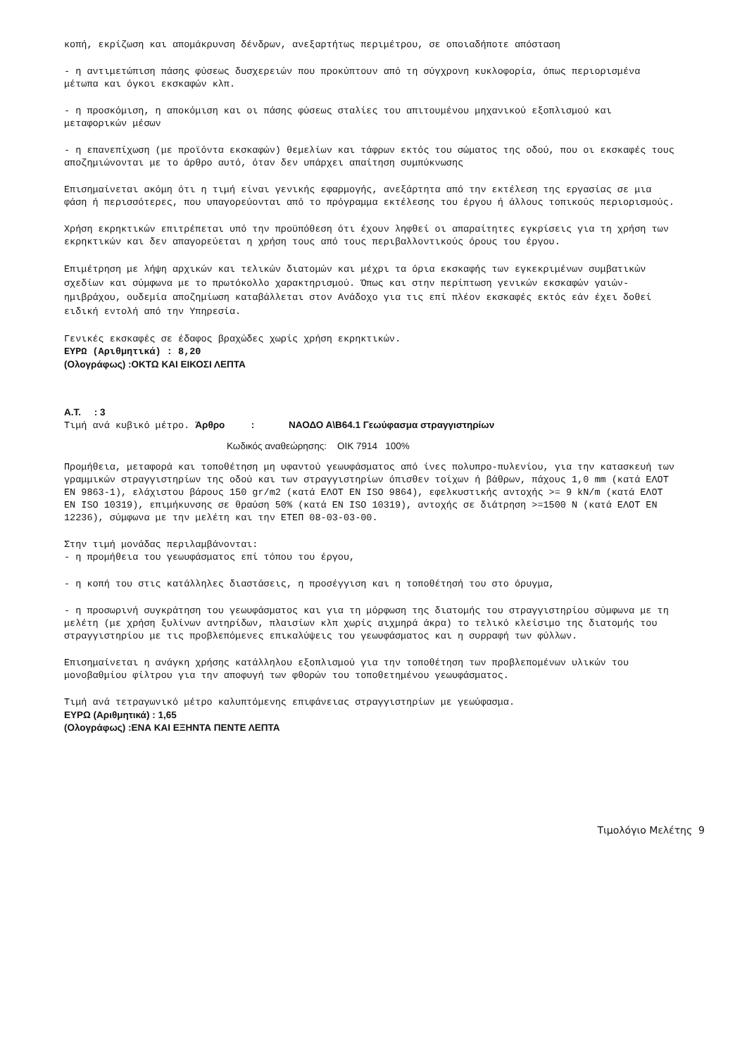κοπή, εκρίζωση και απομάκρυνση δένδρων, ανεξαρτήτως περιμέτρου, σε οποιαδήποτε απόσταση
- η αντιμετώπιση πάσης φύσεως δυσχερειών που προκύπτουν από τη σύγχρονη κυκλοφορία, όπως περιορισμένα μέτωπα και όγκοι εκσκαφών κλπ.
- η προσκόμιση, η αποκόμιση και οι πάσης φύσεως σταλίες του απιτουμένου μηχανικού εξοπλισμού και μεταφορικών μέσων
- η επανεπίχωση (με προϊόντα εκσκαφών) θεμελίων και τάφρων εκτός του σώματος της οδού, που οι εκσκαφές τους αποζημιώνονται με το άρθρο αυτό, όταν δεν υπάρχει απαίτηση συμπύκνωσης
Επισημαίνεται ακόμη ότι η τιμή είναι γενικής εφαρμογής, ανεξάρτητα από την εκτέλεση της εργασίας σε μια φάση ή περισσότερες, που υπαγορεύονται από το πρόγραμμα εκτέλεσης του έργου ή άλλους τοπικούς περιορισμούς.
Χρήση εκρηκτικών επιτρέπεται υπό την προϋπόθεση ότι έχουν ληφθεί οι απαραίτητες εγκρίσεις για τη χρήση των εκρηκτικών και δεν απαγορεύεται η χρήση τους από τους περιβαλλοντικούς όρους του έργου.
Επιμέτρηση με λήψη αρχικών και τελικών διατομών και μέχρι τα όρια εκσκαφής των εγκεκριμένων συμβατικών σχεδίων και σύμφωνα με το πρωτόκολλο χαρακτηρισμού. Όπως και στην περίπτωση γενικών εκσκαφών γαιών-ημιβράχου, ουδεμία αποζημίωση καταβάλλεται στον Ανάδοχο για τις επί πλέον εκσκαφές εκτός εάν έχει δοθεί ειδική εντολή από την Υπηρεσία.
Γενικές εκσκαφές σε έδαφος βραχώδες χωρίς χρήση εκρηκτικών.
ΕΥΡΩ (Αριθμητικά) : 8,20
(Ολογράφως) :ΟΚΤΩ ΚΑΙ ΕΙΚΟΣΙ ΛΕΠΤΑ
Α.Τ. : 3
Τιμή ανά κυβικό μέτρο. Άρθρο : ΝΑΟΔΟ Α\Β64.1 Γεωύφασμα στραγγιστηρίων
Κωδικός αναθεώρησης: ΟΙΚ 7914 100%
Προμήθεια, μεταφορά και τοποθέτηση μη υφαντού γεωυφάσματος από ίνες πολυπρο-πυλενίου, για την κατασκευή των γραμμικών στραγγιστηρίων της οδού και των στραγγιστηρίων όπισθεν τοίχων ή βάθρων, πάχους 1,0 mm (κατά ΕΛΟΤ ΕΝ 9863-1), ελάχιστου βάρους 150 gr/m2 (κατά ΕΛΟΤ ΕΝ ISO 9864), εφελκυστικής αντοχής >= 9 kN/m (κατά ΕΛΟΤ ΕΝ ISO 10319), επιμήκυνσης σε θραύση 50% (κατά ΕΝ ISO 10319), αντοχής σε διάτρηση >=1500 Ν (κατά ΕΛΟΤ ΕΝ 12236), σύμφωνα με την μελέτη και την ΕΤΕΠ 08-03-03-00.
Στην τιμή μονάδας περιλαμβάνονται:
- η προμήθεια του γεωυφάσματος επί τόπου του έργου,
- η κοπή του στις κατάλληλες διαστάσεις, η προσέγγιση και η τοποθέτησή του στο όρυγμα,
- η προσωρινή συγκράτηση του γεωυφάσματος και για τη μόρφωση της διατομής του στραγγιστηρίου σύμφωνα με τη μελέτη (με χρήση ξυλίνων αντηρίδων, πλαισίων κλπ χωρίς αιχμηρά άκρα) το τελικό κλείσιμο της διατομής του στραγγιστηρίου με τις προβλεπόμενες επικαλύψεις του γεωυφάσματος και η συρραφή των φύλλων.
Επισημαίνεται η ανάγκη χρήσης κατάλληλου εξοπλισμού για την τοποθέτηση των προβλεπομένων υλικών του μονοβαθμίου φίλτρου για την αποφυγή των φθορών του τοποθετημένου γεωυφάσματος.
Τιμή ανά τετραγωνικό μέτρο καλυπτόμενης επιφάνειας στραγγιστηρίων με γεωύφασμα.
ΕΥΡΩ (Αριθμητικά) : 1,65
(Ολογράφως) :ΕΝΑ ΚΑΙ ΕΞΗΝΤΑ ΠΕΝΤΕ ΛΕΠΤΑ
Τιμολόγιο Μελέτης 9